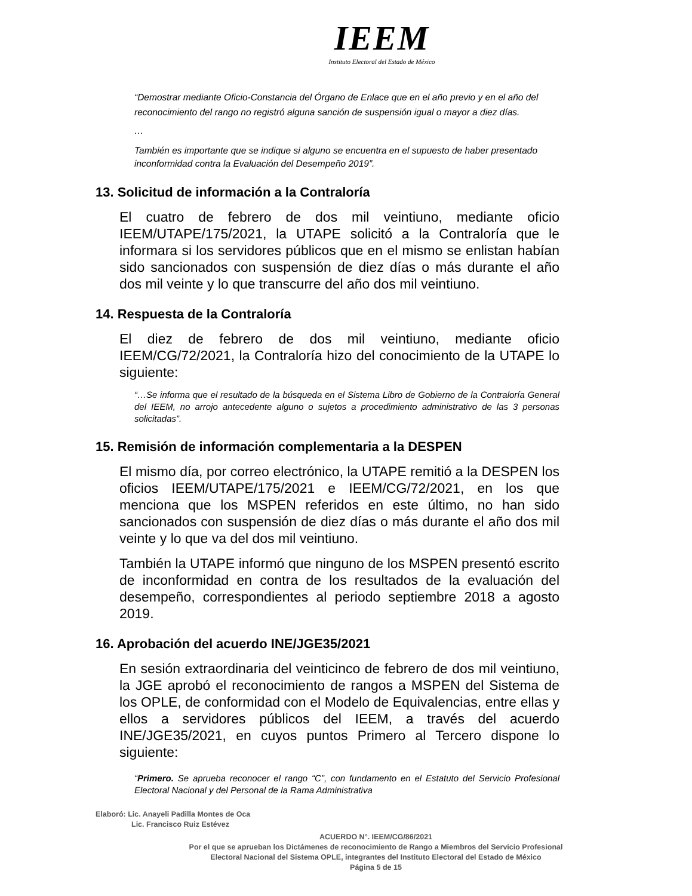IEEM
Instituto Electoral del Estado de México
“Demostrar mediante Oficio-Constancia del Órgano de Enlace que en el año previo y en el año del reconocimiento del rango no registró alguna sanción de suspensión igual o mayor a diez días.
…
También es importante que se indique si alguno se encuentra en el supuesto de haber presentado inconformidad contra la Evaluación del Desempeño 2019”.
13. Solicitud de información a la Contraloría
El cuatro de febrero de dos mil veintiuno, mediante oficio IEEM/UTAPE/175/2021, la UTAPE solicitó a la Contraloría que le informara si los servidores públicos que en el mismo se enlistan habían sido sancionados con suspensión de diez días o más durante el año dos mil veinte y lo que transcurre del año dos mil veintiuno.
14. Respuesta de la Contraloría
El diez de febrero de dos mil veintiuno, mediante oficio IEEM/CG/72/2021, la Contraloría hizo del conocimiento de la UTAPE lo siguiente:
“…Se informa que el resultado de la búsqueda en el Sistema Libro de Gobierno de la Contraloría General del IEEM, no arrojo antecedente alguno o sujetos a procedimiento administrativo de las 3 personas solicitadas”.
15. Remisión de información complementaria a la DESPEN
El mismo día, por correo electrónico, la UTAPE remitió a la DESPEN los oficios IEEM/UTAPE/175/2021 e IEEM/CG/72/2021, en los que menciona que los MSPEN referidos en este último, no han sido sancionados con suspensión de diez días o más durante el año dos mil veinte y lo que va del dos mil veintiuno.
También la UTAPE informó que ninguno de los MSPEN presentó escrito de inconformidad en contra de los resultados de la evaluación del desempeño, correspondientes al periodo septiembre 2018 a agosto 2019.
16. Aprobación del acuerdo INE/JGE35/2021
En sesión extraordinaria del veinticinco de febrero de dos mil veintiuno, la JGE aprobó el reconocimiento de rangos a MSPEN del Sistema de los OPLE, de conformidad con el Modelo de Equivalencias, entre ellas y ellos a servidores públicos del IEEM, a través del acuerdo INE/JGE35/2021, en cuyos puntos Primero al Tercero dispone lo siguiente:
“Primero. Se aprueba reconocer el rango “C”, con fundamento en el Estatuto del Servicio Profesional Electoral Nacional y del Personal de la Rama Administrativa
Elaboró: Lic. Anayeli Padilla Montes de Oca
Lic. Francisco Ruiz Estévez
ACUERDO N°. IEEM/CG/86/2021
Por el que se aprueban los Dictámenes de reconocimiento de Rango a Miembros del Servicio Profesional
Electoral Nacional del Sistema OPLE, integrantes del Instituto Electoral del Estado de México
Página 5 de 15